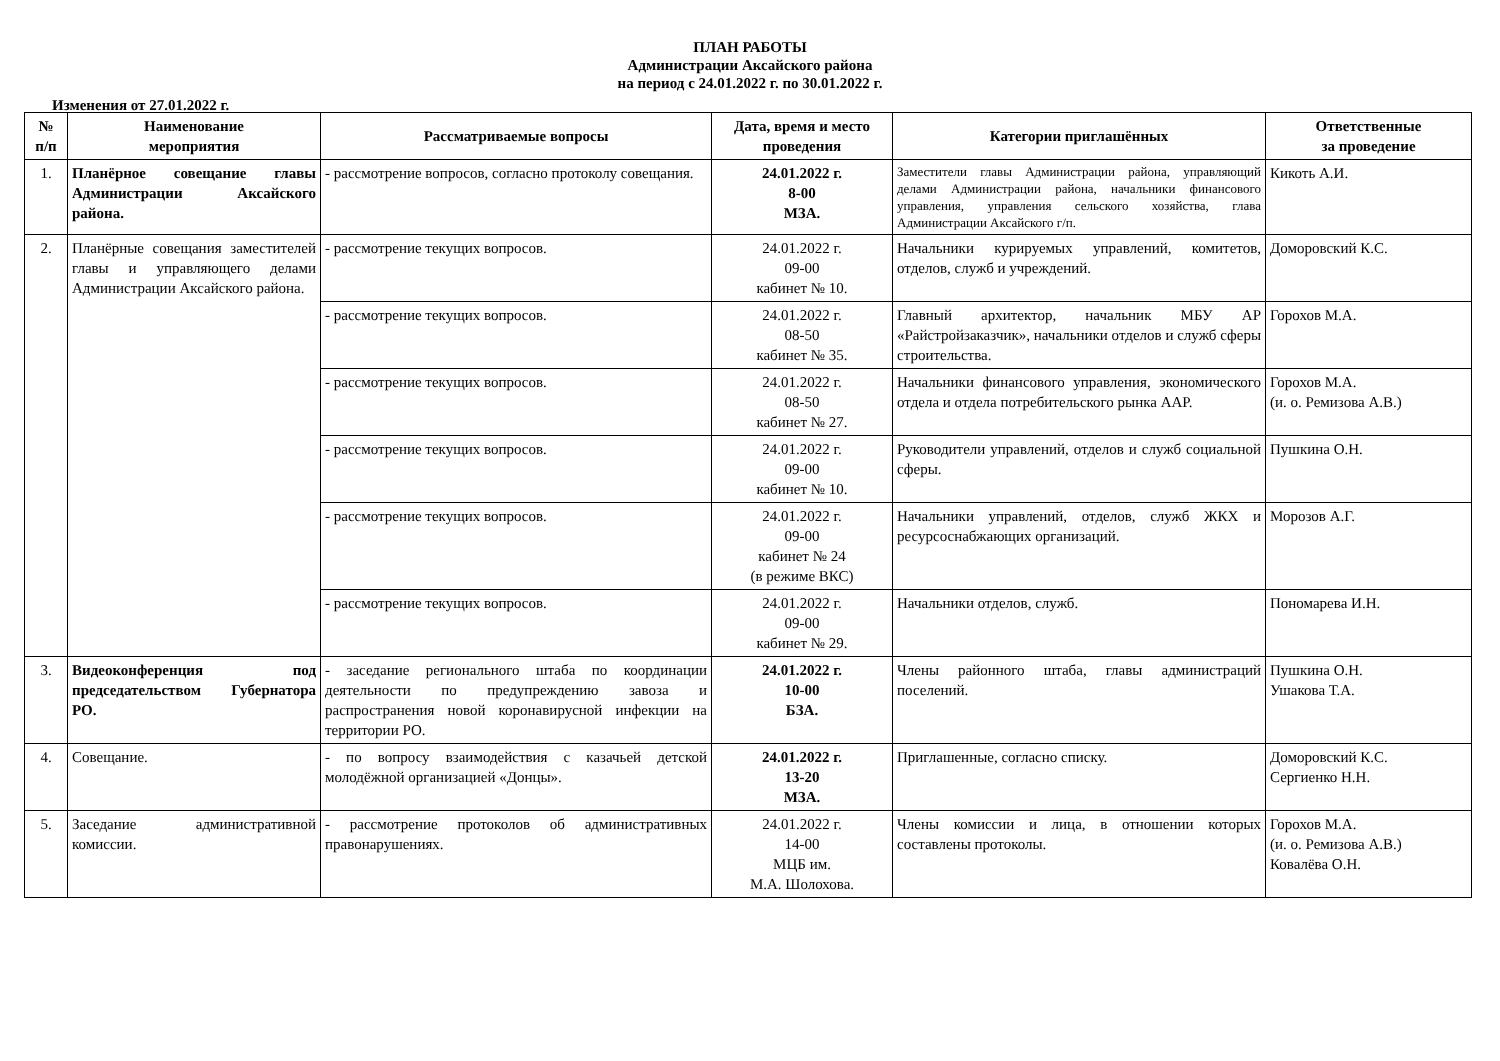ПЛАН РАБОТЫ
Администрации Аксайского района
на период с 24.01.2022 г. по 30.01.2022 г.
Изменения от 27.01.2022 г.
| № п/п | Наименование мероприятия | Рассматриваемые вопросы | Дата, время и место проведения | Категории приглашённых | Ответственные за проведение |
| --- | --- | --- | --- | --- | --- |
| 1. | Планёрное совещание главы Администрации Аксайского района. | - рассмотрение вопросов, согласно протоколу совещания. | 24.01.2022 г. 8-00 МЗА. | Заместители главы Администрации района, управляющий делами Администрации района, начальники финансового управления, управления сельского хозяйства, глава Администрации Аксайского г/п. | Кикоть А.И. |
| 2. | Планёрные совещания заместителей главы и управляющего делами Администрации Аксайского района. | - рассмотрение текущих вопросов. | 24.01.2022 г. 09-00 кабинет № 10. | Начальники курируемых управлений, комитетов, отделов, служб и учреждений. | Доморовский К.С. |
| | | - рассмотрение текущих вопросов. | 24.01.2022 г. 08-50 кабинет № 35. | Главный архитектор, начальник МБУ АР «Райстройзаказчик», начальники отделов и служб сферы строительства. | Горохов М.А. |
| | | - рассмотрение текущих вопросов. | 24.01.2022 г. 08-50 кабинет № 27. | Начальники финансового управления, экономического отдела и отдела потребительского рынка ААР. | Горохов М.А. (и. о. Ремизова А.В.) |
| | | - рассмотрение текущих вопросов. | 24.01.2022 г. 09-00 кабинет № 10. | Руководители управлений, отделов и служб социальной сферы. | Пушкина О.Н. |
| | | - рассмотрение текущих вопросов. | 24.01.2022 г. 09-00 кабинет № 24 (в режиме ВКС) | Начальники управлений, отделов, служб ЖКХ и ресурсоснабжающих организаций. | Морозов А.Г. |
| | | - рассмотрение текущих вопросов. | 24.01.2022 г. 09-00 кабинет № 29. | Начальники отделов, служб. | Пономарева И.Н. |
| 3. | Видеоконференция под председательством Губернатора РО. | - заседание регионального штаба по координации деятельности по предупреждению завоза и распространения новой коронавирусной инфекции на территории РО. | 24.01.2022 г. 10-00 БЗА. | Члены районного штаба, главы администраций поселений. | Пушкина О.Н. Ушакова Т.А. |
| 4. | Совещание. | - по вопросу взаимодействия с казачьей детской молодёжной организацией «Донцы». | 24.01.2022 г. 13-20 МЗА. | Приглашенные, согласно списку. | Доморовский К.С. Сергиенко Н.Н. |
| 5. | Заседание административной комиссии. | - рассмотрение протоколов об административных правонарушениях. | 24.01.2022 г. 14-00 МЦБ им. М.А. Шолохова. | Члены комиссии и лица, в отношении которых составлены протоколы. | Горохов М.А. (и. о. Ремизова А.В.) Ковалёва О.Н. |